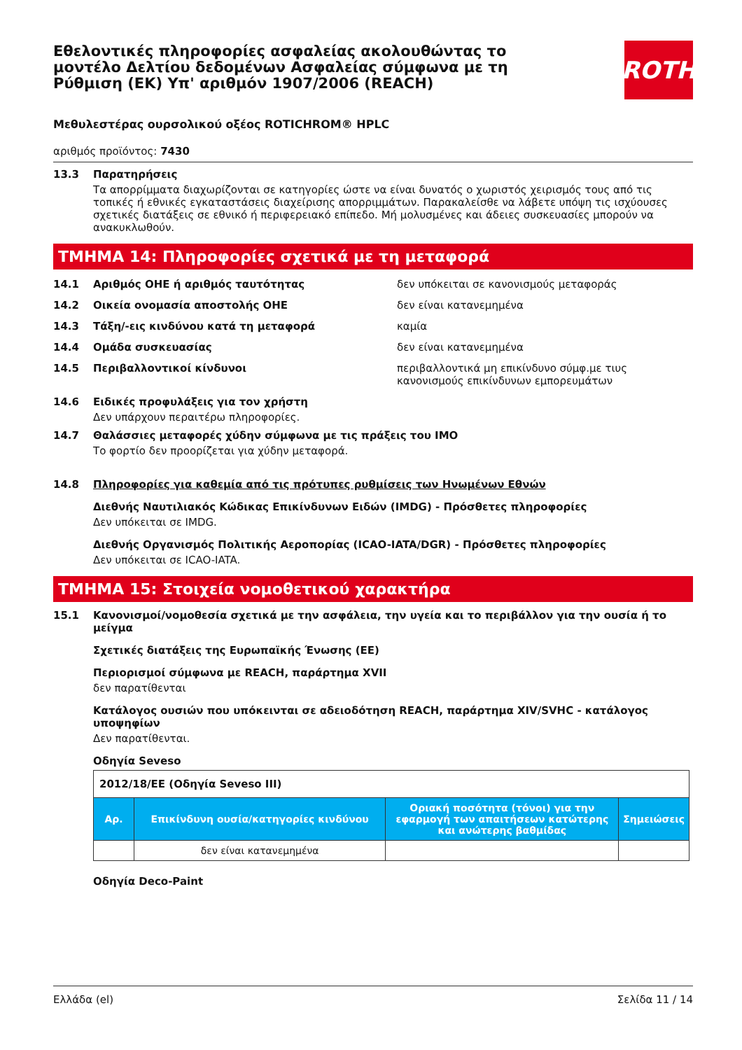Εθελοντικές πληροφορίες ασφαλείας ακολουθώντας το μοντέλο Δελτίου δεδομένων Ασφαλείας σύμφωνα με τη Ρύθμιση (ΕΚ) Υπ' αριθμόν 1907/2006 (REACH)
ROTH
Μεθυλεστέρας ουρσολικού οξέος ROTICHROM® HPLC
αριθμός προϊόντος: 7430
13.3 Παρατηρήσεις
Τα απορρίμματα διαχωρίζονται σε κατηγορίες ώστε να είναι δυνατός ο χωριστός χειρισμός τους από τις τοπικές ή εθνικές εγκαταστάσεις διαχείρισης απορριμμάτων. Παρακαλείσθε να λάβετε υπόψη τις ισχύουσες σχετικές διατάξεις σε εθνικό ή περιφερειακό επίπεδο. Μή μολυσμένες και άδειες συσκευασίες μπορούν να ανακυκλωθούν.
ΤΜΗΜΑ 14: Πληροφορίες σχετικά με τη μεταφορά
14.1 Αριθμός ΟΗΕ ή αριθμός ταυτότητας δεν υπόκειται σε κανονισμούς μεταφοράς
14.2 Οικεία ονομασία αποστολής ΟΗΕ δεν είναι κατανεμημένα
14.3 Τάξη/-εις κινδύνου κατά τη μεταφορά καμία
14.4 Ομάδα συσκευασίας δεν είναι κατανεμημένα
14.5 Περιβαλλοντικοί κίνδυνοι περιβαλλοντικά μη επικίνδυνο σύμφ.με τιυς κανονισμούς επικίνδυνων εμπορευμάτων
14.6 Ειδικές προφυλάξεις για τον χρήστη
Δεν υπάρχουν περαιτέρω πληροφορίες.
14.7 Θαλάσσιες μεταφορές χύδην σύμφωνα με τις πράξεις του IMO
Το φορτίο δεν προορίζεται για χύδην μεταφορά.
14.8 Πληροφορίες για καθεμία από τις πρότυπες ρυθμίσεις των Ηνωμένων Εθνών
Διεθνής Ναυτιλιακός Κώδικας Επικίνδυνων Ειδών (IMDG) - Πρόσθετες πληροφορίες
Δεν υπόκειται σε IMDG.
Διεθνής Οργανισμός Πολιτικής Αεροπορίας (ICAO-IATA/DGR) - Πρόσθετες πληροφορίες
Δεν υπόκειται σε ICAO-IATA.
ΤΜΗΜΑ 15: Στοιχεία νομοθετικού χαρακτήρα
15.1 Κανονισμοί/νομοθεσία σχετικά με την ασφάλεια, την υγεία και το περιβάλλον για την ουσία ή το μείγμα
Σχετικές διατάξεις της Ευρωπαϊκής Ένωσης (ΕΕ)
Περιορισμοί σύμφωνα με REACH, παράρτημα XVII
δεν παρατίθενται
Κατάλογος ουσιών που υπόκεινται σε αδειοδότηση REACH, παράρτημα XIV/SVHC - κατάλογος υποψηφίων
Δεν παρατίθενται.
Οδηγία Seveso
| 2012/18/ΕΕ (Οδηγία Seveso III) | | | |
| Αρ. | Επικίνδυνη ουσία/κατηγορίες κινδύνου | Οριακή ποσότητα (τόνοι) για την εφαρμογή των απαιτήσεων κατώτερης και ανώτερης βαθμίδας | Σημειώσεις |
| | δεν είναι κατανεμημένα | | |
Οδηγία Deco-Paint
Ελλάδα (el) Σελίδα 11 / 14